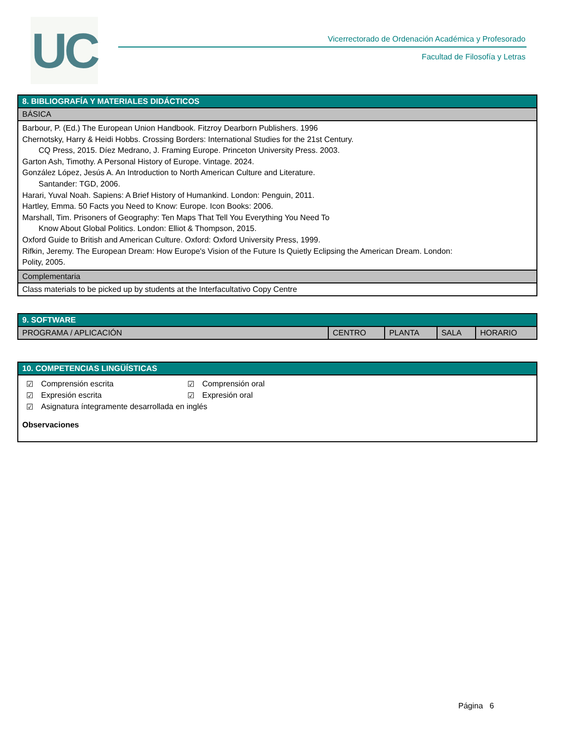UC
Vicerrectorado de Ordenación Académica y Profesorado
Facultad de Filosofía y Letras
| 8. BIBLIOGRAFÍA Y MATERIALES DIDÁCTICOS |
| --- |
| BÁSICA |
| Barbour, P. (Ed.) The European Union Handbook. Fitzroy Dearborn Publishers. 1996 Chernotsky, Harry & Heidi Hobbs. Crossing Borders: International Studies for the 21st Century. CQ Press, 2015. Díez Medrano, J. Framing Europe. Princeton University Press. 2003. Garton Ash, Timothy. A Personal History of Europe. Vintage. 2024. González López, Jesús A. An Introduction to North American Culture and Literature. Santander: TGD, 2006. Harari, Yuval Noah. Sapiens: A Brief History of Humankind. London: Penguin, 2011. Hartley, Emma. 50 Facts you Need to Know: Europe. Icon Books: 2006. Marshall, Tim. Prisoners of Geography: Ten Maps That Tell You Everything You Need To Know About Global Politics. London: Elliot & Thompson, 2015. Oxford Guide to British and American Culture. Oxford: Oxford University Press, 1999. Rifkin, Jeremy. The European Dream: How Europe's Vision of the Future Is Quietly Eclipsing the American Dream. London: Polity, 2005. |
| Complementaria |
| Class materials to be picked up by students at the Interfacultativo Copy Centre |
| 9. SOFTWARE | | | | |
| --- | --- | --- | --- | --- |
| PROGRAMA / APLICACIÓN | CENTRO | PLANTA | SALA | HORARIO |
| 10. COMPETENCIAS LINGÜÍSTICAS |
| --- |
| / ☑ / Comprensión escrita / ☑ / Comprensión oral / / ☑ / Expresión escrita / ☑ / Expresión oral / / ☑ / Asignatura íntegramente desarrollada en inglés / / / Observaciones |
Página 6